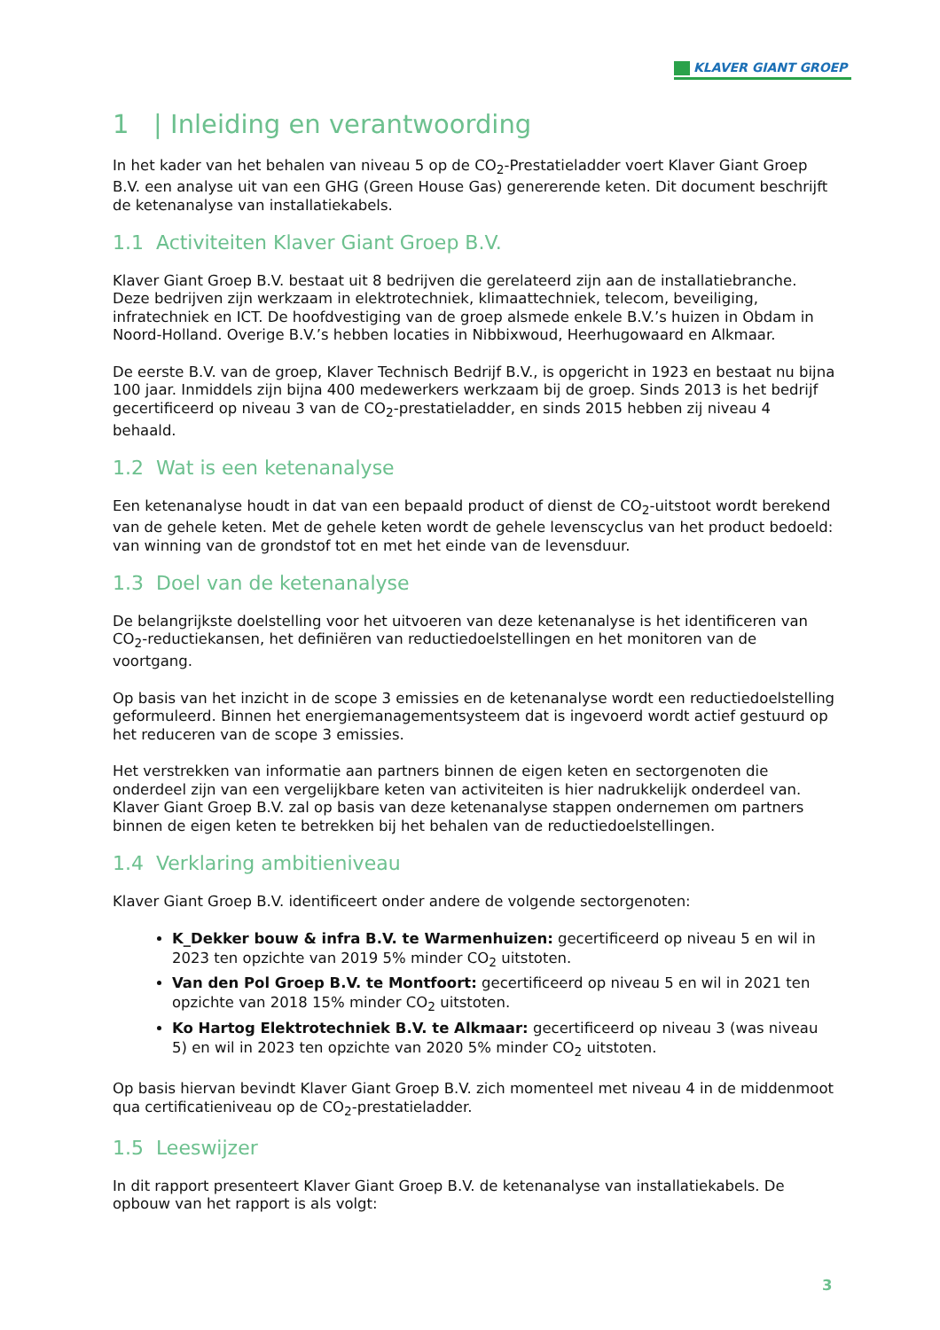KLAVER GIANT GROEP
1 | Inleiding en verantwoording
In het kader van het behalen van niveau 5 op de CO<sub>2</sub>-Prestatieladder voert Klaver Giant Groep B.V. een analyse uit van een GHG (Green House Gas) genererende keten. Dit document beschrijft de ketenanalyse van installatiekabels.
1.1 Activiteiten Klaver Giant Groep B.V.
Klaver Giant Groep B.V. bestaat uit 8 bedrijven die gerelateerd zijn aan de installatiebranche. Deze bedrijven zijn werkzaam in elektrotechniek, klimaattechniek, telecom, beveiliging, infratechniek en ICT. De hoofdvestiging van de groep alsmede enkele B.V.’s huizen in Obdam in Noord-Holland. Overige B.V.’s hebben locaties in Nibbixwoud, Heerhugowaard en Alkmaar.
De eerste B.V. van de groep, Klaver Technisch Bedrijf B.V., is opgericht in 1923 en bestaat nu bijna 100 jaar. Inmiddels zijn bijna 400 medewerkers werkzaam bij de groep. Sinds 2013 is het bedrijf gecertificeerd op niveau 3 van de CO<sub>2</sub>-prestatieladder, en sinds 2015 hebben zij niveau 4 behaald.
1.2 Wat is een ketenanalyse
Een ketenanalyse houdt in dat van een bepaald product of dienst de CO<sub>2</sub>-uitstoot wordt berekend van de gehele keten. Met de gehele keten wordt de gehele levenscyclus van het product bedoeld: van winning van de grondstof tot en met het einde van de levensduur.
1.3 Doel van de ketenanalyse
De belangrijkste doelstelling voor het uitvoeren van deze ketenanalyse is het identificeren van CO<sub>2</sub>-reductiekansen, het definiëren van reductiedoelstellingen en het monitoren van de voortgang.
Op basis van het inzicht in de scope 3 emissies en de ketenanalyse wordt een reductiedoelstelling geformuleerd. Binnen het energiemanagementsysteem dat is ingevoerd wordt actief gestuurd op het reduceren van de scope 3 emissies.
Het verstrekken van informatie aan partners binnen de eigen keten en sectorgenoten die onderdeel zijn van een vergelijkbare keten van activiteiten is hier nadrukkelijk onderdeel van. Klaver Giant Groep B.V. zal op basis van deze ketenanalyse stappen ondernemen om partners binnen de eigen keten te betrekken bij het behalen van de reductiedoelstellingen.
1.4 Verklaring ambitieniveau
Klaver Giant Groep B.V. identificeert onder andere de volgende sectorgenoten:
K_Dekker bouw & infra B.V. te Warmenhuizen: gecertificeerd op niveau 5 en wil in 2023 ten opzichte van 2019 5% minder CO<sub>2</sub> uitstoten.
Van den Pol Groep B.V. te Montfoort: gecertificeerd op niveau 5 en wil in 2021 ten opzichte van 2018 15% minder CO<sub>2</sub> uitstoten.
Ko Hartog Elektrotechniek B.V. te Alkmaar: gecertificeerd op niveau 3 (was niveau 5) en wil in 2023 ten opzichte van 2020 5% minder CO<sub>2</sub> uitstoten.
Op basis hiervan bevindt Klaver Giant Groep B.V. zich momenteel met niveau 4 in de middenmoot qua certificatieniveau op de CO<sub>2</sub>-prestatieladder.
1.5 Leeswijzer
In dit rapport presenteert Klaver Giant Groep B.V. de ketenanalyse van installatiekabels. De opbouw van het rapport is als volgt:
3